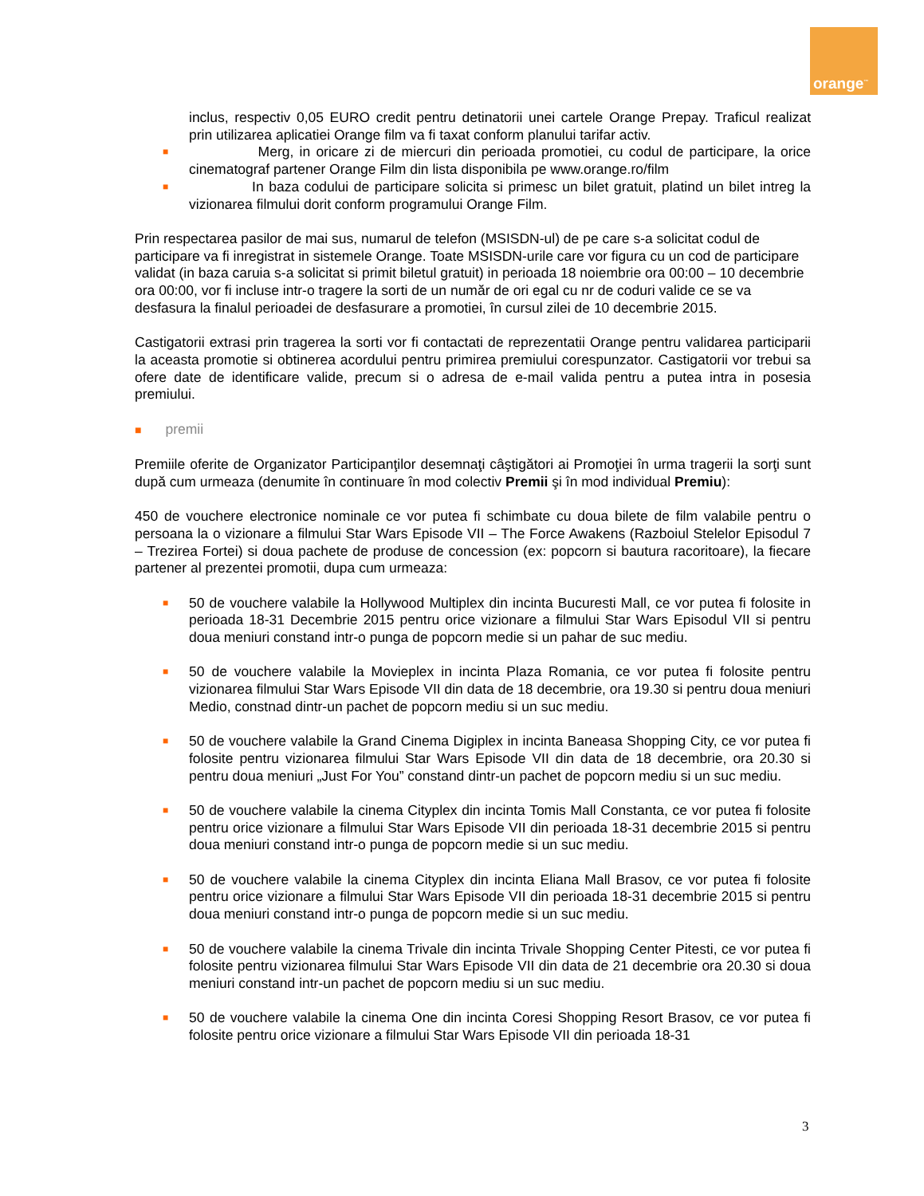orange<sup>™</sup>
inclus, respectiv 0,05 EURO credit pentru detinatorii unei cartele Orange Prepay. Traficul realizat prin utilizarea aplicatiei Orange film va fi taxat conform planului tarifar activ.
■ Merg, in oricare zi de miercuri din perioada promotiei, cu codul de participare, la orice cinematograf partener Orange Film din lista disponibila pe www.orange.ro/film
■ In baza codului de participare solicita si primesc un bilet gratuit, platind un bilet intreg la vizionarea filmului dorit conform programului Orange Film.
Prin respectarea pasilor de mai sus, numarul de telefon (MSISDN-ul) de pe care s-a solicitat codul de participare va fi inregistrat in sistemele Orange. Toate MSISDN-urile care vor figura cu un cod de participare validat (in baza caruia s-a solicitat si primit biletul gratuit) in perioada 18 noiembrie ora 00:00 – 10 decembrie ora 00:00, vor fi incluse intr-o tragere la sorti de un număr de ori egal cu nr de coduri valide ce se va desfasura la finalul perioadei de desfasurare a promotiei, în cursul zilei de 10 decembrie 2015.
Castigatorii extrasi prin tragerea la sorti vor fi contactati de reprezentatii Orange pentru validarea participarii la aceasta promotie si obtinerea acordului pentru primirea premiului corespunzator. Castigatorii vor trebui sa ofere date de identificare valide, precum si o adresa de e-mail valida pentru a putea intra in posesia premiului.
■ premii
Premiile oferite de Organizator Participanţilor desemnaţi câştigători ai Promoţiei în urma tragerii la sorţi sunt după cum urmeaza (denumite în continuare în mod colectiv Premii şi în mod individual Premiu):
450 de vouchere electronice nominale ce vor putea fi schimbate cu doua bilete de film valabile pentru o persoana la o vizionare a filmului Star Wars Episode VII – The Force Awakens (Razboiul Stelelor Episodul 7 – Trezirea Fortei) si doua pachete de produse de concession (ex: popcorn si bautura racoritoare), la fiecare partener al prezentei promotii, dupa cum urmeaza:
■ 50 de vouchere valabile la Hollywood Multiplex din incinta Bucuresti Mall, ce vor putea fi folosite in perioada 18-31 Decembrie 2015 pentru orice vizionare a filmului Star Wars Episodul VII si pentru doua meniuri constand intr-o punga de popcorn medie si un pahar de suc mediu.
■ 50 de vouchere valabile la Movieplex in incinta Plaza Romania, ce vor putea fi folosite pentru vizionarea filmului Star Wars Episode VII din data de 18 decembrie, ora 19.30 si pentru doua meniuri Medio, constnad dintr-un pachet de popcorn mediu si un suc mediu.
■ 50 de vouchere valabile la Grand Cinema Digiplex in incinta Baneasa Shopping City, ce vor putea fi folosite pentru vizionarea filmului Star Wars Episode VII din data de 18 decembrie, ora 20.30 si pentru doua meniuri „Just For You” constand dintr-un pachet de popcorn mediu si un suc mediu.
■ 50 de vouchere valabile la cinema Cityplex din incinta Tomis Mall Constanta, ce vor putea fi folosite pentru orice vizionare a filmului Star Wars Episode VII din perioada 18-31 decembrie 2015 si pentru doua meniuri constand intr-o punga de popcorn medie si un suc mediu.
■ 50 de vouchere valabile la cinema Cityplex din incinta Eliana Mall Brasov, ce vor putea fi folosite pentru orice vizionare a filmului Star Wars Episode VII din perioada 18-31 decembrie 2015 si pentru doua meniuri constand intr-o punga de popcorn medie si un suc mediu.
■ 50 de vouchere valabile la cinema Trivale din incinta Trivale Shopping Center Pitesti, ce vor putea fi folosite pentru vizionarea filmului Star Wars Episode VII din data de 21 decembrie ora 20.30 si doua meniuri constand intr-un pachet de popcorn mediu si un suc mediu.
■ 50 de vouchere valabile la cinema One din incinta Coresi Shopping Resort Brasov, ce vor putea fi folosite pentru orice vizionare a filmului Star Wars Episode VII din perioada 18-31
3